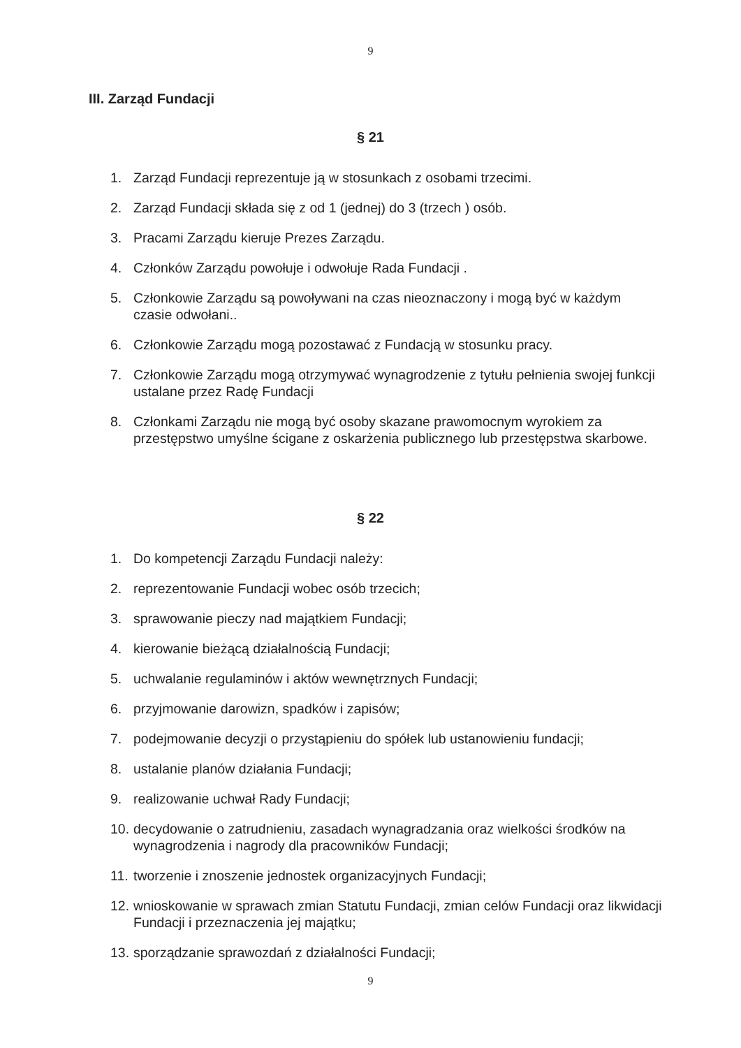9
III. Zarząd Fundacji
§ 21
1. Zarząd Fundacji reprezentuje ją w stosunkach z osobami trzecimi.
2. Zarząd Fundacji składa się z od 1 (jednej) do 3 (trzech ) osób.
3. Pracami Zarządu kieruje Prezes Zarządu.
4. Członków Zarządu powołuje i odwołuje Rada Fundacji .
5. Członkowie Zarządu są powoływani na czas nieoznaczony i mogą być w każdym czasie odwołani..
6. Członkowie Zarządu mogą pozostawać z Fundacją w stosunku pracy.
7. Członkowie Zarządu mogą otrzymywać wynagrodzenie z tytułu pełnienia swojej funkcji ustalane przez Radę Fundacji
8. Członkami Zarządu nie mogą być osoby skazane prawomocnym wyrokiem za przestępstwo umyślne ścigane z oskarżenia publicznego lub przestępstwa skarbowe.
§ 22
1. Do kompetencji Zarządu Fundacji należy:
2. reprezentowanie Fundacji wobec osób trzecich;
3. sprawowanie pieczy nad majątkiem Fundacji;
4. kierowanie bieżącą działalnością Fundacji;
5. uchwalanie regulaminów i aktów wewnętrznych Fundacji;
6. przyjmowanie darowizn, spadków i zapisów;
7. podejmowanie decyzji o przystąpieniu do spółek lub ustanowieniu fundacji;
8. ustalanie planów działania Fundacji;
9. realizowanie uchwał Rady Fundacji;
10. decydowanie o zatrudnieniu, zasadach wynagradzania oraz wielkości środków na wynagrodzenia i nagrody dla pracowników Fundacji;
11. tworzenie i znoszenie jednostek organizacyjnych Fundacji;
12. wnioskowanie w sprawach zmian Statutu Fundacji, zmian celów Fundacji oraz likwidacji Fundacji i przeznaczenia jej majątku;
13. sporządzanie sprawozdań z działalności Fundacji;
9